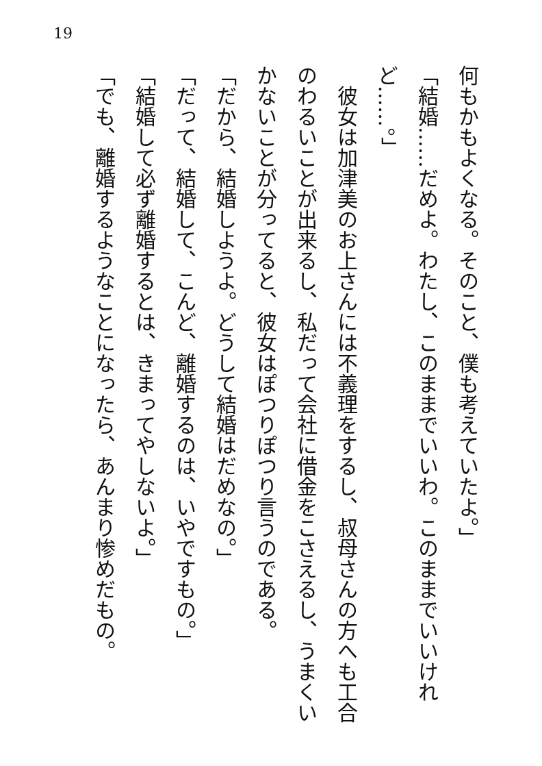19
何もかもよくなる。そのこと、僕も考えていたよ。」
「結婚……だめよ。わたし、このままでいいわ。このままでいいけれど……。」
　彼女は加津美のお上さんには不義理をするし、叔母さんの方へも工合のわるいことが出来るし、私だって会社に借金をこさえるし、うまくいかないことが分ってると、彼女はぽつりぽつり言うのである。
「だから、結婚しようよ。どうして結婚はだめなの。」
「だって、結婚して、こんど、離婚するのは、いやですもの。」
「結婚して必ず離婚するとは、きまってやしないよ。」
「でも、離婚するようなことになったら、あんまり惨めだもの。